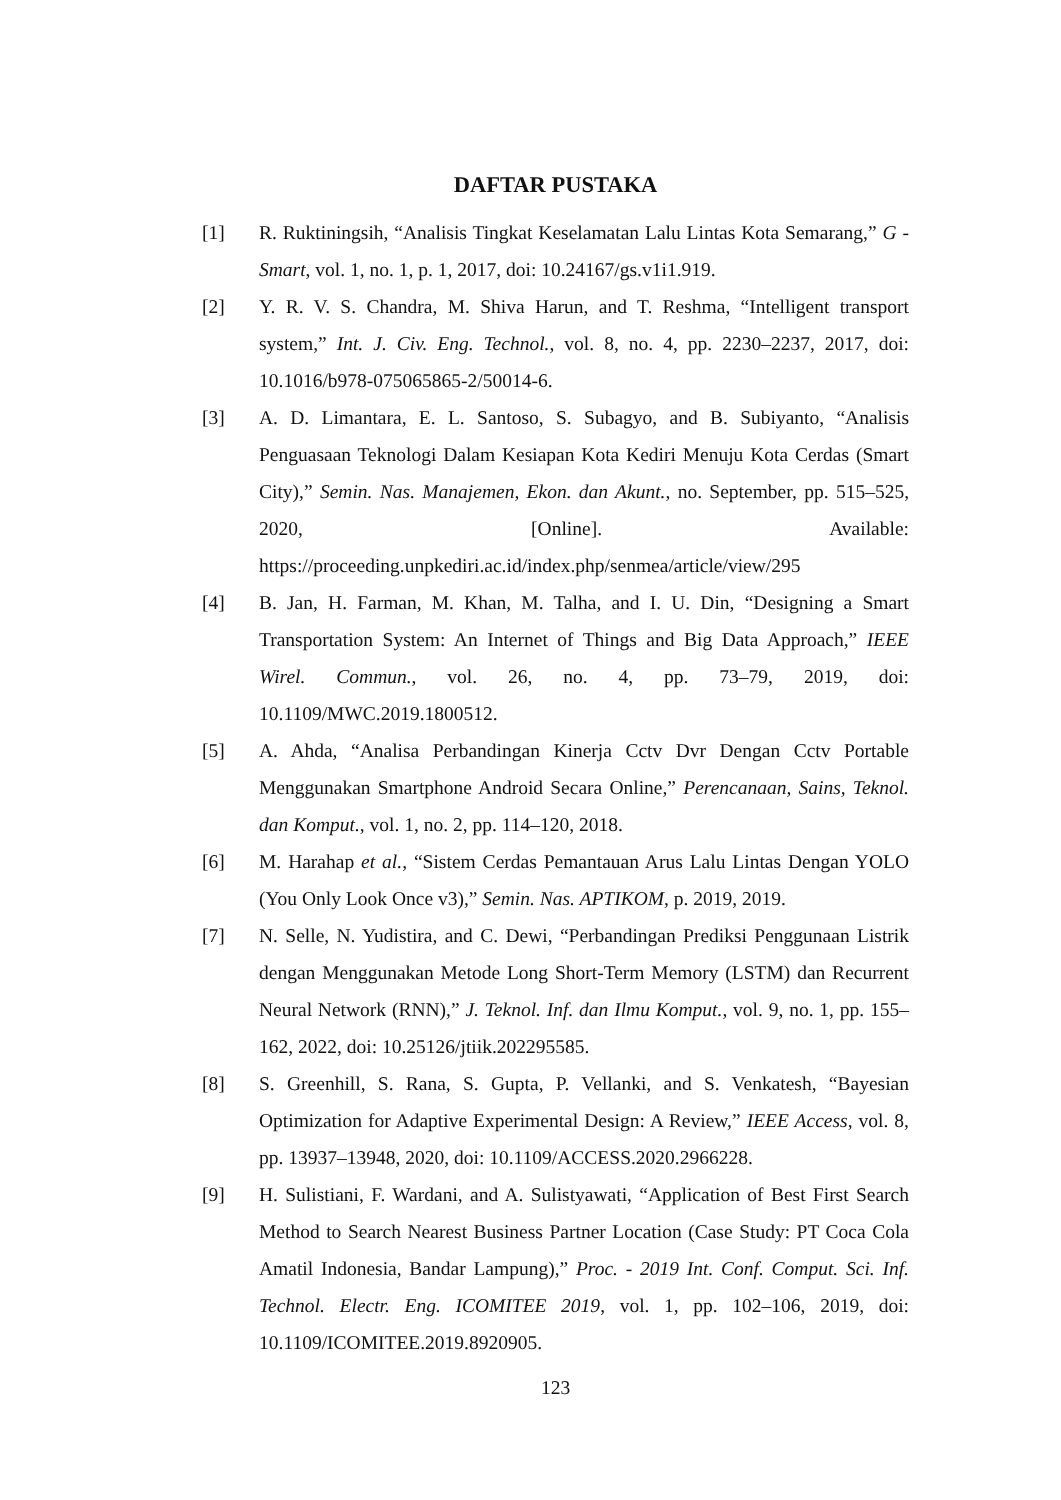DAFTAR PUSTAKA
[1] R. Ruktiningsih, “Analisis Tingkat Keselamatan Lalu Lintas Kota Semarang,” G - Smart, vol. 1, no. 1, p. 1, 2017, doi: 10.24167/gs.v1i1.919.
[2] Y. R. V. S. Chandra, M. Shiva Harun, and T. Reshma, “Intelligent transport system,” Int. J. Civ. Eng. Technol., vol. 8, no. 4, pp. 2230–2237, 2017, doi: 10.1016/b978-075065865-2/50014-6.
[3] A. D. Limantara, E. L. Santoso, S. Subagyo, and B. Subiyanto, “Analisis Penguasaan Teknologi Dalam Kesiapan Kota Kediri Menuju Kota Cerdas (Smart City),” Semin. Nas. Manajemen, Ekon. dan Akunt., no. September, pp. 515–525, 2020, [Online]. Available: https://proceeding.unpkediri.ac.id/index.php/senmea/article/view/295
[4] B. Jan, H. Farman, M. Khan, M. Talha, and I. U. Din, “Designing a Smart Transportation System: An Internet of Things and Big Data Approach,” IEEE Wirel. Commun., vol. 26, no. 4, pp. 73–79, 2019, doi: 10.1109/MWC.2019.1800512.
[5] A. Ahda, “Analisa Perbandingan Kinerja Cctv Dvr Dengan Cctv Portable Menggunakan Smartphone Android Secara Online,” Perencanaan, Sains, Teknol. dan Komput., vol. 1, no. 2, pp. 114–120, 2018.
[6] M. Harahap et al., “Sistem Cerdas Pemantauan Arus Lalu Lintas Dengan YOLO (You Only Look Once v3),” Semin. Nas. APTIKOM, p. 2019, 2019.
[7] N. Selle, N. Yudistira, and C. Dewi, “Perbandingan Prediksi Penggunaan Listrik dengan Menggunakan Metode Long Short-Term Memory (LSTM) dan Recurrent Neural Network (RNN),” J. Teknol. Inf. dan Ilmu Komput., vol. 9, no. 1, pp. 155–162, 2022, doi: 10.25126/jtiik.202295585.
[8] S. Greenhill, S. Rana, S. Gupta, P. Vellanki, and S. Venkatesh, “Bayesian Optimization for Adaptive Experimental Design: A Review,” IEEE Access, vol. 8, pp. 13937–13948, 2020, doi: 10.1109/ACCESS.2020.2966228.
[9] H. Sulistiani, F. Wardani, and A. Sulistyawati, “Application of Best First Search Method to Search Nearest Business Partner Location (Case Study: PT Coca Cola Amatil Indonesia, Bandar Lampung),” Proc. - 2019 Int. Conf. Comput. Sci. Inf. Technol. Electr. Eng. ICOMITEE 2019, vol. 1, pp. 102–106, 2019, doi: 10.1109/ICOMITEE.2019.8920905.
123